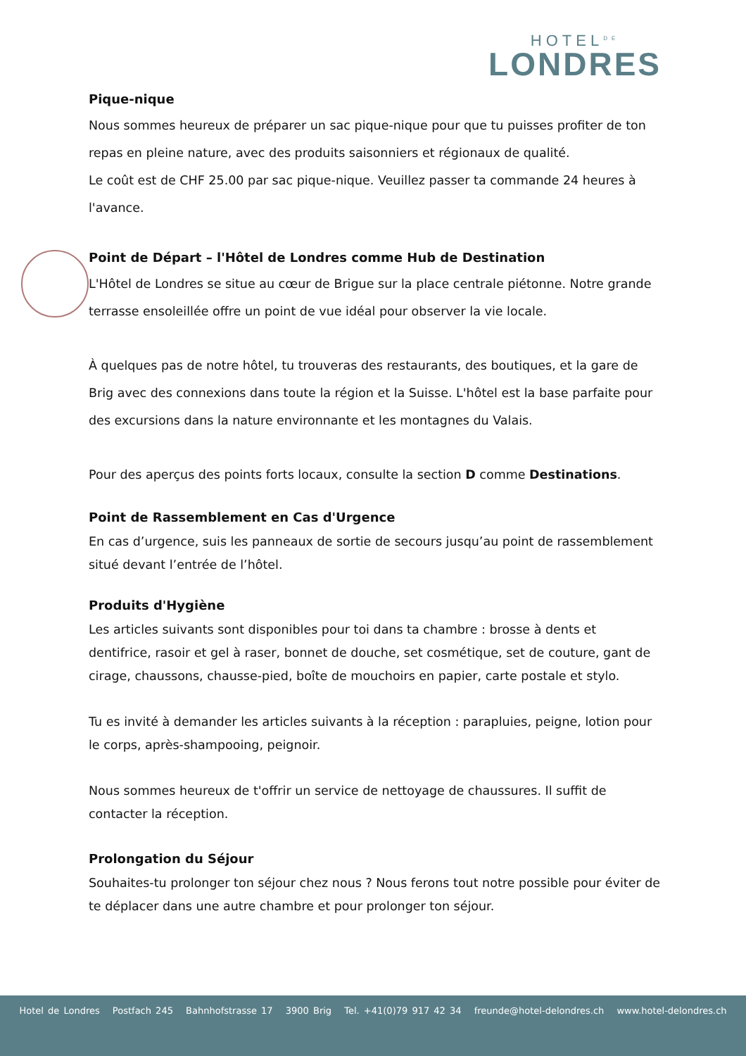HOTEL<sup>DE</sup>
LONDRES
Pique-nique
Nous sommes heureux de préparer un sac pique-nique pour que tu puisses profiter de ton repas en pleine nature, avec des produits saisonniers et régionaux de qualité.
Le coût est de CHF 25.00 par sac pique-nique. Veuillez passer ta commande 24 heures à l'avance.
Point de Départ – l'Hôtel de Londres comme Hub de Destination
L'Hôtel de Londres se situe au cœur de Brigue sur la place centrale piétonne. Notre grande terrasse ensoleillée offre un point de vue idéal pour observer la vie locale.
À quelques pas de notre hôtel, tu trouveras des restaurants, des boutiques, et la gare de Brig avec des connexions dans toute la région et la Suisse. L'hôtel est la base parfaite pour des excursions dans la nature environnante et les montagnes du Valais.
Pour des aperçus des points forts locaux, consulte la section D comme Destinations.
Point de Rassemblement en Cas d'Urgence
En cas d’urgence, suis les panneaux de sortie de secours jusqu’au point de rassemblement situé devant l’entrée de l’hôtel.
Produits d'Hygiène
Les articles suivants sont disponibles pour toi dans ta chambre : brosse à dents et dentifrice, rasoir et gel à raser, bonnet de douche, set cosmétique, set de couture, gant de cirage, chaussons, chausse-pied, boîte de mouchoirs en papier, carte postale et stylo.
Tu es invité à demander les articles suivants à la réception : parapluies, peigne, lotion pour le corps, après-shampooing, peignoir.
Nous sommes heureux de t'offrir un service de nettoyage de chaussures. Il suffit de contacter la réception.
Prolongation du Séjour
Souhaites-tu prolonger ton séjour chez nous ? Nous ferons tout notre possible pour éviter de te déplacer dans une autre chambre et pour prolonger ton séjour.
Hotel de Londres Postfach 245 Bahnhofstrasse 17 3900 Brig Tel. +41(0)79 917 42 34 freunde@hotel-delondres.ch www.hotel-delondres.ch